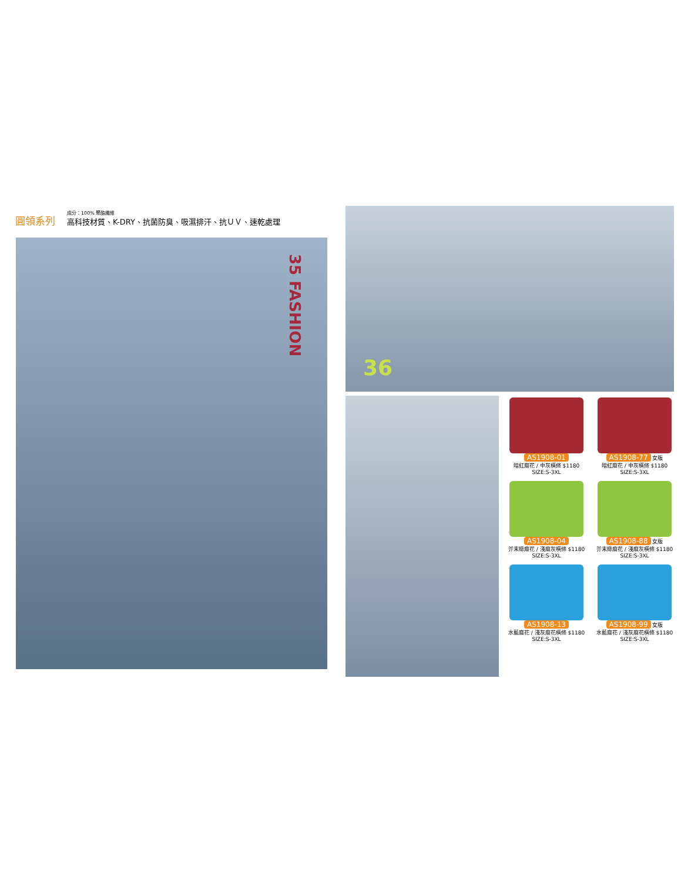圓領系列
成分：100% 聚酯纖維
高科技材質、K-DRY、抗菌防臭、吸濕排汗、抗ＵＶ、速乾處理
35 FASHION
36
AS1908-01
暗紅麻花 / 中灰橫條 $1180
SIZE:S-3XL
AS1908-77 女版
暗紅麻花 / 中灰橫條 $1180
SIZE:S-3XL
AS1908-04
芥末綠麻花 / 淺麻灰橫條 $1180
SIZE:S-3XL
AS1908-88 女版
芥末綠麻花 / 淺麻灰橫條 $1180
SIZE:S-3XL
AS1908-13
水藍麻花 / 淺灰麻花橫條 $1180
SIZE:S-3XL
AS1908-99 女版
水藍麻花 / 淺灰麻花橫條 $1180
SIZE:S-3XL